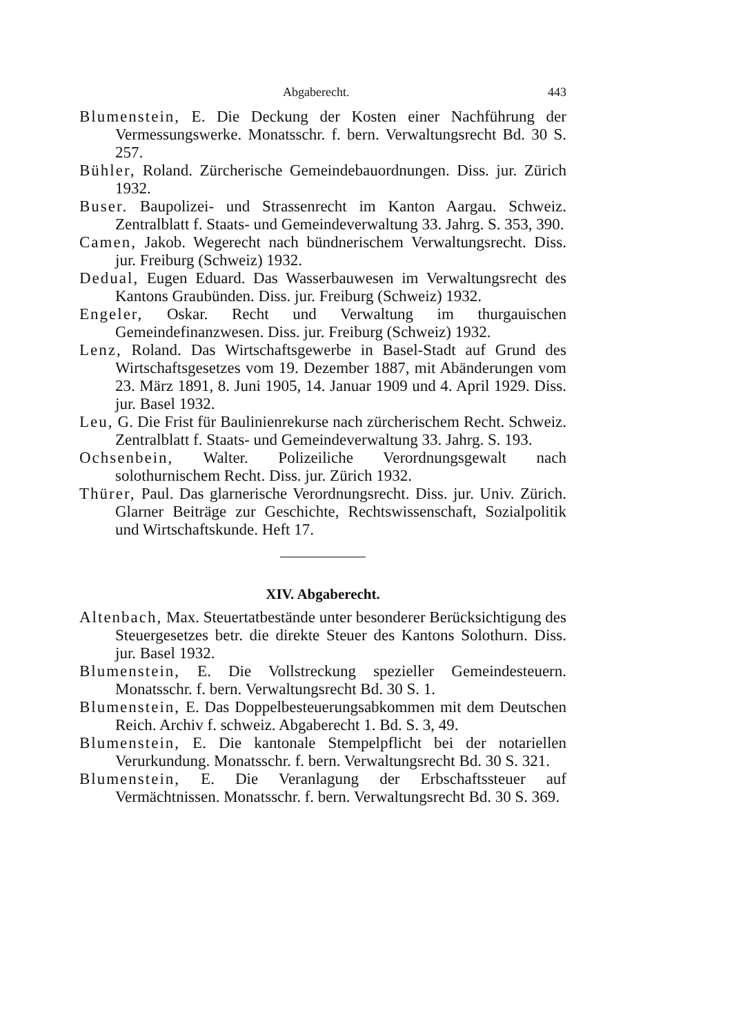Abgaberecht. 443
Blumenstein, E. Die Deckung der Kosten einer Nachführung der Vermessungswerke. Monatsschr. f. bern. Verwaltungsrecht Bd. 30 S. 257.
Bühler, Roland. Zürcherische Gemeindebauordnungen. Diss. jur. Zürich 1932.
Buser. Baupolizei- und Strassenrecht im Kanton Aargau. Schweiz. Zentralblatt f. Staats- und Gemeindeverwaltung 33. Jahrg. S. 353, 390.
Camen, Jakob. Wegerecht nach bündnerischem Verwaltungsrecht. Diss. jur. Freiburg (Schweiz) 1932.
Dedual, Eugen Eduard. Das Wasserbauwesen im Verwaltungsrecht des Kantons Graubünden. Diss. jur. Freiburg (Schweiz) 1932.
Engeler, Oskar. Recht und Verwaltung im thurgauischen Gemeindefinanzwesen. Diss. jur. Freiburg (Schweiz) 1932.
Lenz, Roland. Das Wirtschaftsgewerbe in Basel-Stadt auf Grund des Wirtschaftsgesetzes vom 19. Dezember 1887, mit Abänderungen vom 23. März 1891, 8. Juni 1905, 14. Januar 1909 und 4. April 1929. Diss. jur. Basel 1932.
Leu, G. Die Frist für Baulinienrekurse nach zürcherischem Recht. Schweiz. Zentralblatt f. Staats- und Gemeindeverwaltung 33. Jahrg. S. 193.
Ochsenbein, Walter. Polizeiliche Verordnungsgewalt nach solothurnischem Recht. Diss. jur. Zürich 1932.
Thürer, Paul. Das glarnerische Verordnungsrecht. Diss. jur. Univ. Zürich. Glarner Beiträge zur Geschichte, Rechtswissenschaft, Sozialpolitik und Wirtschaftskunde. Heft 17.
XIV. Abgaberecht.
Altenbach, Max. Steuertatbestände unter besonderer Berücksichtigung des Steuergesetzes betr. die direkte Steuer des Kantons Solothurn. Diss. jur. Basel 1932.
Blumenstein, E. Die Vollstreckung spezieller Gemeindesteuern. Monatsschr. f. bern. Verwaltungsrecht Bd. 30 S. 1.
Blumenstein, E. Das Doppelbesteuerungsabkommen mit dem Deutschen Reich. Archiv f. schweiz. Abgaberecht 1. Bd. S. 3, 49.
Blumenstein, E. Die kantonale Stempelpflicht bei der notariellen Verurkundung. Monatsschr. f. bern. Verwaltungsrecht Bd. 30 S. 321.
Blumenstein, E. Die Veranlagung der Erbschaftssteuer auf Vermächtnissen. Monatsschr. f. bern. Verwaltungsrecht Bd. 30 S. 369.